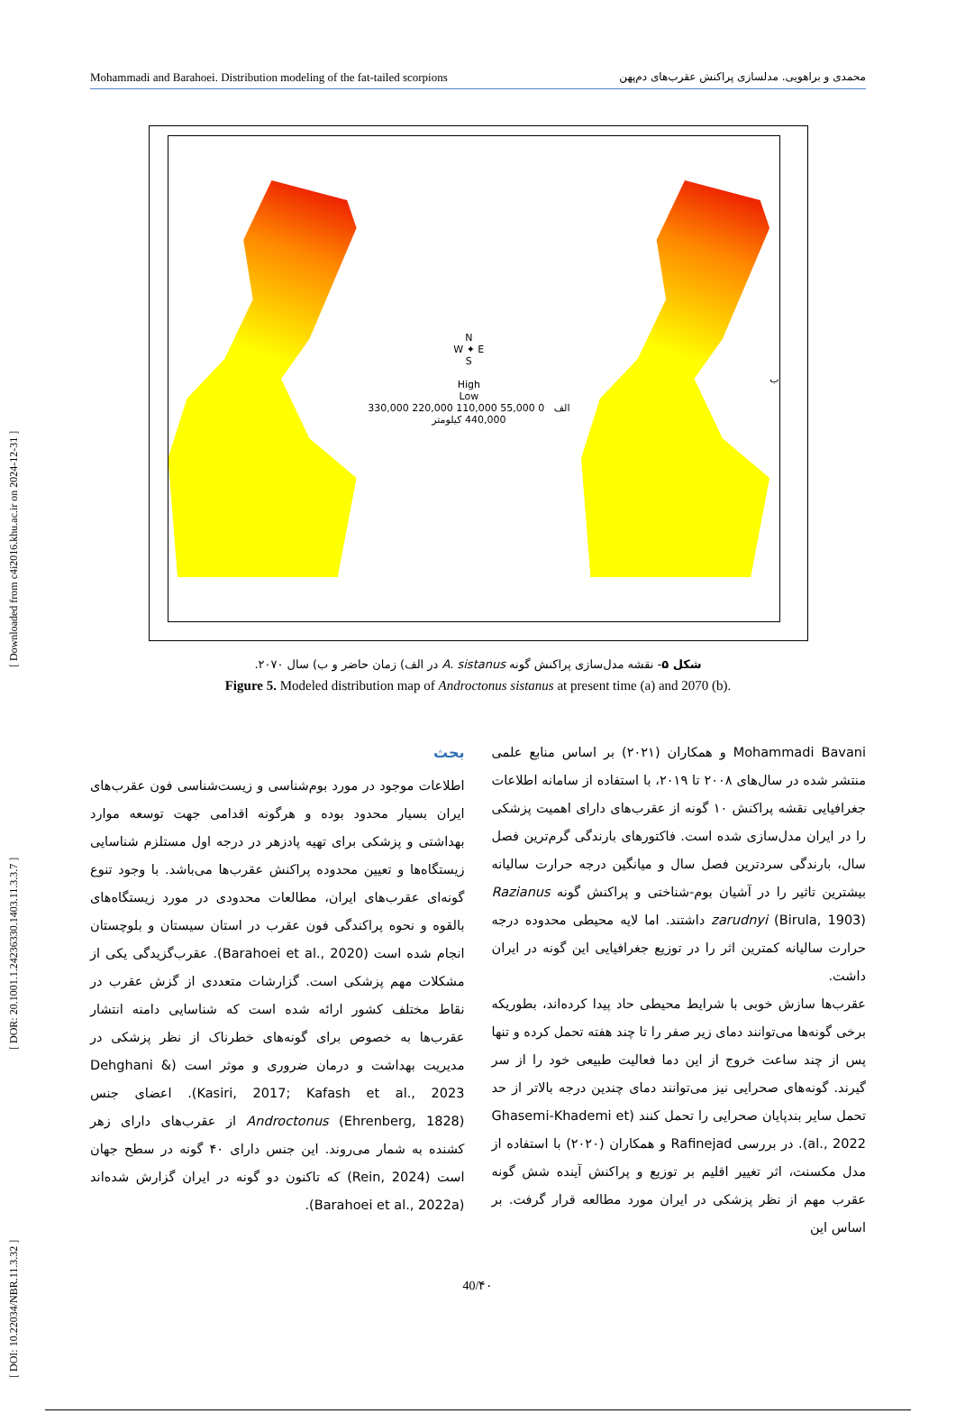[ DOI: 10.22034/NBR.11.3.32 ] [ DOR: 20.1001.1.24236330.1403.11.3.3.7 ] [ Downloaded from c4i2016.khu.ac.ir on 2024-12-31 ]
Mohammadi and Barahoei. Distribution modeling of the fat-tailed scorpions محمدی و براهویی. مدلسازی پراکنش عقرب‌های دم‌پهن
N
W ✦ E
S
High
Low
الف 0 55,000 110,000 220,000 330,000 440,000 کیلومتر
ب
شکل ۵- نقشه مدل‌سازی پراکنش گونه A. sistanus در الف) زمان حاضر و ب) سال ۲۰۷۰.
Figure 5. Modeled distribution map of Androctonus sistanus at present time (a) and 2070 (b).
بحث
اطلاعات موجود در مورد بوم‌شناسی و زیست‌شناسی فون عقرب‌های ایران بسیار محدود بوده و هرگونه اقدامی جهت توسعه موارد بهداشتی و پزشکی برای تهیه پادزهر در درجه اول مستلزم شناسایی زیستگاه‌ها و تعیین محدوده پراکنش عقرب‌ها می‌باشد. با وجود تنوع گونه‌ای عقرب‌های ایران، مطالعات محدودی در مورد زیستگاه‌های بالقوه و نحوه پراکندگی فون عقرب در استان سیستان و بلوچستان انجام شده است (Barahoei et al., 2020). عقرب‌گزیدگی یکی از مشکلات مهم پزشکی است. گزارشات متعددی از گزش عقرب در نقاط مختلف کشور ارائه شده است که شناسایی دامنه انتشار عقرب‌ها به خصوص برای گونه‌های خطرناک از نظر پزشکی در مدیریت بهداشت و درمان ضروری و موثر است (Dehghani & Kasiri, 2017; Kafash et al., 2023). اعضای جنس Androctonus (Ehrenberg, 1828) از عقرب‌های دارای زهر کشنده به شمار می‌روند. این جنس دارای ۴۰ گونه در سطح جهان است (Rein, 2024) که تاکنون دو گونه در ایران گزارش شده‌اند (Barahoei et al., 2022a).
Mohammadi Bavani و همکاران (۲۰۲۱) بر اساس منابع علمی منتشر شده در سال‌های ۲۰۰۸ تا ۲۰۱۹، با استفاده از سامانه اطلاعات جغرافیایی نقشه پراکنش ۱۰ گونه از عقرب‌های دارای اهمیت پزشکی را در ایران مدل‌سازی شده است. فاکتورهای بارندگی گرم‌ترین فصل سال، بارندگی سردترین فصل سال و میانگین درجه حرارت سالیانه بیشترین تاثیر را در آشیان بوم-شناختی و پراکنش گونه Razianus zarudnyi (Birula, 1903) داشتند. اما لایه محیطی محدوده درجه حرارت سالیانه کمترین اثر را در توزیع جغرافیایی این گونه در ایران داشت.
عقرب‌ها سازش خوبی با شرایط محیطی حاد پیدا کرده‌اند، بطوریکه برخی گونه‌ها می‌توانند دمای زیر صفر را تا چند هفته تحمل کرده و تنها پس از چند ساعت خروج از این دما فعالیت طبیعی خود را از سر گیرند. گونه‌های صحرایی نیز می‌توانند دمای چندین درجه بالاتر از حد تحمل سایر بندپایان صحرایی را تحمل کنند (Ghasemi-Khademi et al., 2022). در بررسی Rafinejad و همکاران (۲۰۲۰) با استفاده از مدل مکسنت، اثر تغییر اقلیم بر توزیع و پراکنش آینده شش گونه عقرب مهم از نظر پزشکی در ایران مورد مطالعه قرار گرفت. بر اساس این
40/۴۰